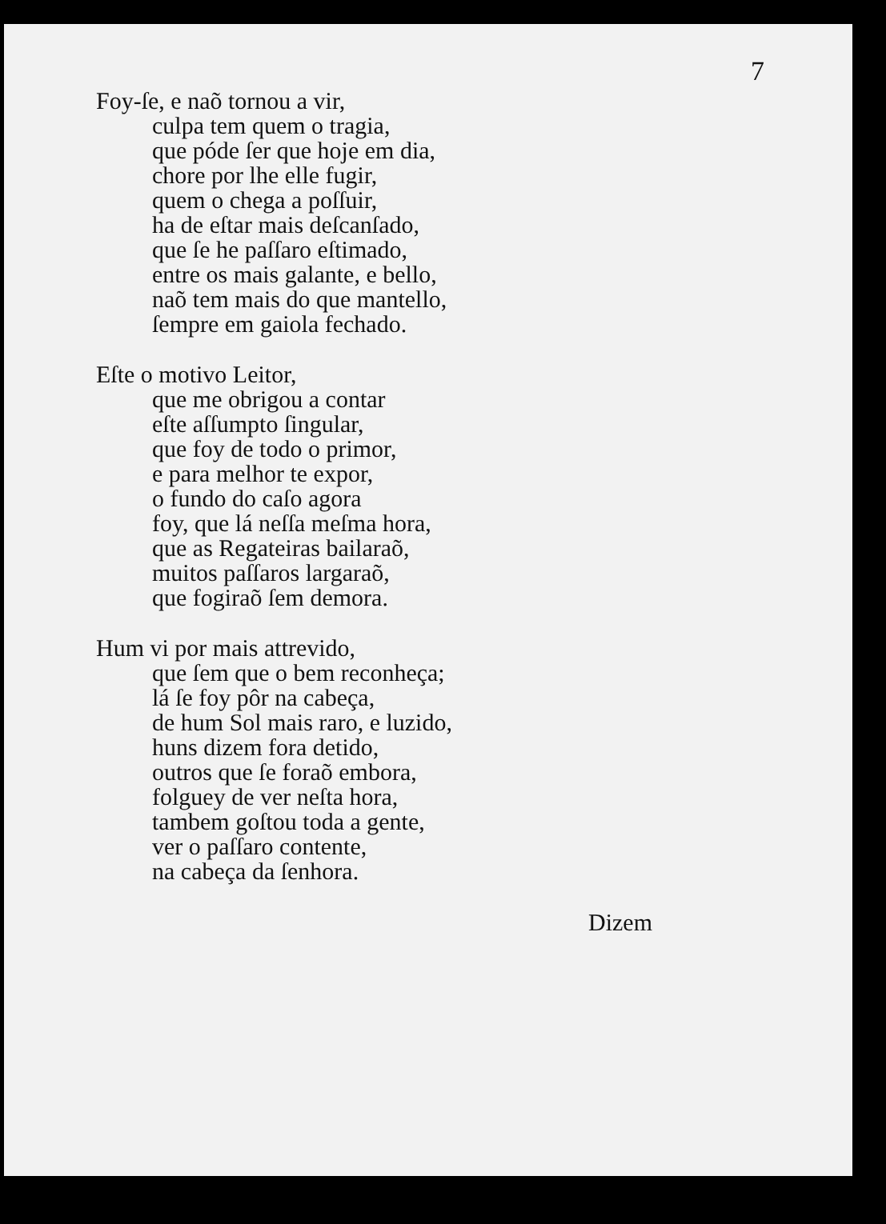7
Foy-ſe, e naõ tornou a vir,
culpa tem quem o tragia,
que póde ſer que hoje em dia,
chore por lhe elle fugir,
quem o chega a poſſuir,
ha de eſtar mais deſcanſado,
que ſe he paſſaro eſtimado,
entre os mais galante, e bello,
naõ tem mais do que mantello,
ſempre em gaiola fechado.
Eſte o motivo Leitor,
que me obrigou a contar
eſte aſſumpto ſingular,
que foy de todo o primor,
e para melhor te expor,
o fundo do caſo agora
foy, que lá neſſa meſma hora,
que as Regateiras bailaraõ,
muitos paſſaros largaraõ,
que fogiraõ ſem demora.
Hum vi por mais attrevido,
que ſem que o bem reconheça;
lá ſe foy pôr na cabeça,
de hum Sol mais raro, e luzido,
huns dizem fora detido,
outros que ſe foraõ embora,
folguey de ver neſta hora,
tambem goſtou toda a gente,
ver o paſſaro contente,
na cabeça da ſenhora.
Dizem